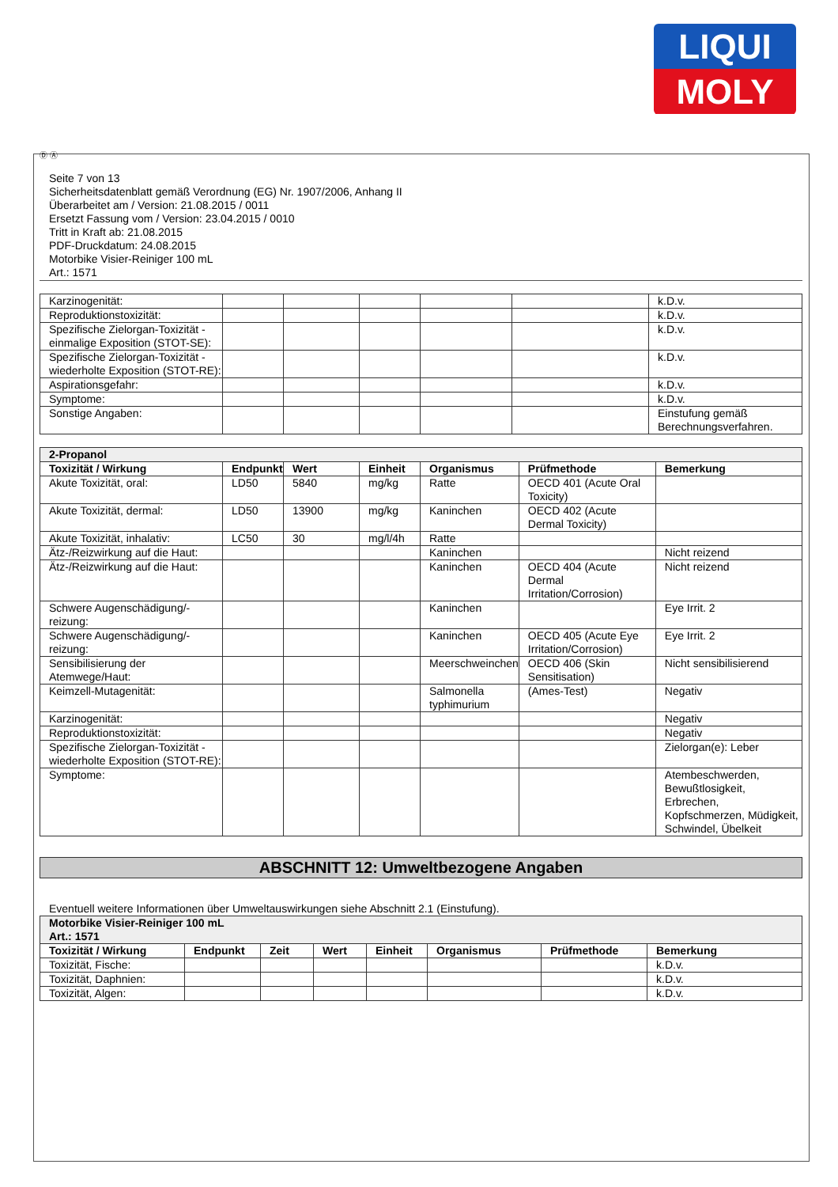LIQUI
MOLY
Ⓓ Ⓐ
Seite 7 von 13
Sicherheitsdatenblatt gemäß Verordnung (EG) Nr. 1907/2006, Anhang II
Überarbeitet am / Version: 21.08.2015 / 0011
Ersetzt Fassung vom / Version: 23.04.2015 / 0010
Tritt in Kraft ab: 21.08.2015
PDF-Druckdatum: 24.08.2015
Motorbike Visier-Reiniger 100 mL
Art.: 1571
| Karzinogenität: | | | | | | k.D.v. |
| Reproduktionstoxizität: | | | | | | k.D.v. |
| Spezifische Zielorgan-Toxizität - einmalige Exposition (STOT-SE): | | | | | | k.D.v. |
| Spezifische Zielorgan-Toxizität - wiederholte Exposition (STOT-RE): | | | | | | k.D.v. |
| Aspirationsgefahr: | | | | | | k.D.v. |
| Symptome: | | | | | | k.D.v. |
| Sonstige Angaben: | | | | | | Einstufung gemäß Berechnungsverfahren. |
| 2-Propanol | | | | | | |
| Toxizität / Wirkung | Endpunkt | Wert | Einheit | Organismus | Prüfmethode | Bemerkung |
| Akute Toxizität, oral: | LD50 | 5840 | mg/kg | Ratte | OECD 401 (Acute Oral Toxicity) | |
| Akute Toxizität, dermal: | LD50 | 13900 | mg/kg | Kaninchen | OECD 402 (Acute Dermal Toxicity) | |
| Akute Toxizität, inhalativ: | LC50 | 30 | mg/l/4h | Ratte | | |
| Ätz-/Reizwirkung auf die Haut: | | | | Kaninchen | | Nicht reizend |
| Ätz-/Reizwirkung auf die Haut: | | | | Kaninchen | OECD 404 (Acute Dermal Irritation/Corrosion) | Nicht reizend |
| Schwere Augenschädigung/-reizung: | | | | Kaninchen | | Eye Irrit. 2 |
| Schwere Augenschädigung/-reizung: | | | | Kaninchen | OECD 405 (Acute Eye Irritation/Corrosion) | Eye Irrit. 2 |
| Sensibilisierung der Atemwege/Haut: | | | | Meerschweinchen | OECD 406 (Skin Sensitisation) | Nicht sensibilisierend |
| Keimzell-Mutagenität: | | | | Salmonella typhimurium | (Ames-Test) | Negativ |
| Karzinogenität: | | | | | | Negativ |
| Reproduktionstoxizität: | | | | | | Negativ |
| Spezifische Zielorgan-Toxizität - wiederholte Exposition (STOT-RE): | | | | | | Zielorgan(e): Leber |
| Symptome: | | | | | | Atembeschwerden, Bewußtlosigkeit, Erbrechen, Kopfschmerzen, Müdigkeit, Schwindel, Übelkeit |
ABSCHNITT 12: Umweltbezogene Angaben
Eventuell weitere Informationen über Umweltauswirkungen siehe Abschnitt 2.1 (Einstufung).
| Motorbike Visier-Reiniger 100 mL Art.: 1571 | | | | | | | |
| Toxizität / Wirkung | Endpunkt | Zeit | Wert | Einheit | Organismus | Prüfmethode | Bemerkung |
| Toxizität, Fische: | | | | | | | k.D.v. |
| Toxizität, Daphnien: | | | | | | | k.D.v. |
| Toxizität, Algen: | | | | | | | k.D.v. |